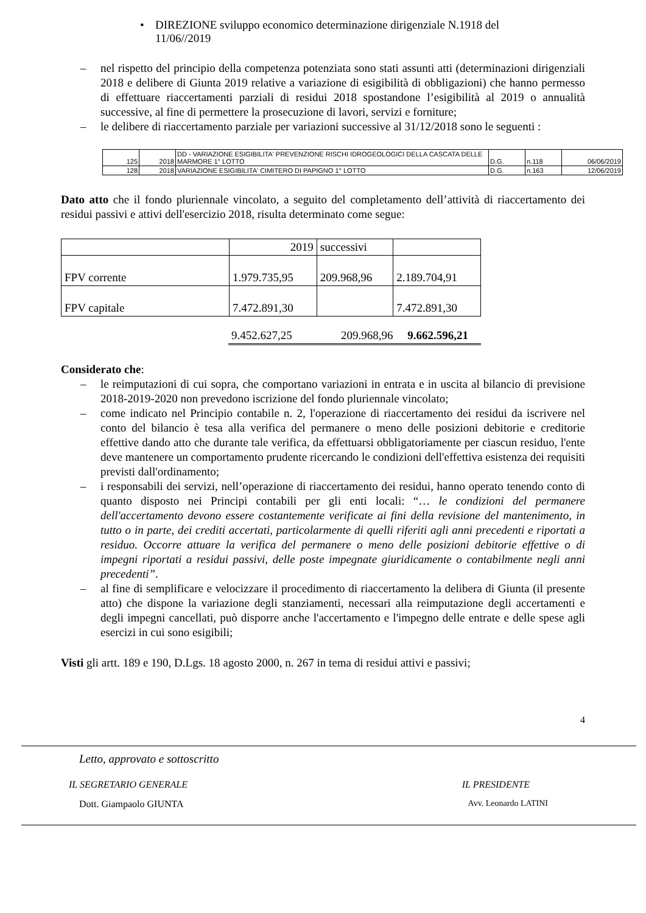• DIREZIONE sviluppo economico determinazione dirigenziale N.1918 del
11/06//2019
– nel rispetto del principio della competenza potenziata sono stati assunti atti (determinazioni dirigenziali 2018 e delibere di Giunta 2019 relative a variazione di esigibilità di obbligazioni) che hanno permesso di effettuare riaccertamenti parziali di residui 2018 spostandone l’esigibilità al 2019 o annualità successive, al fine di permettere la prosecuzione di lavori, servizi e forniture;
– le delibere di riaccertamento parziale per variazioni successive al 31/12/2018 sono le seguenti :
| 125 | 2018 | DD - VARIAZIONE ESIGIBILITA' PREVENZIONE RISCHI IDROGEOLOGICI DELLA CASCATA DELLE MARMORE 1° LOTTO | D.G. | n.118 | 06/06/2019 |
| 128 | 2018 | VARIAZIONE ESIGIBILITA' CIMITERO DI PAPIGNO 1° LOTTO | D.G. | n.163 | 12/06/2019 |
Dato atto che il fondo pluriennale vincolato, a seguito del completamento dell’attività di riaccertamento dei residui passivi e attivi dell'esercizio 2018, risulta determinato come segue:
| | 2019 | successivi | |
| FPV corrente | 1.979.735,95 | 209.968,96 | 2.189.704,91 |
| FPV capitale | 7.472.891,30 | | 7.472.891,30 |
| 9.452.627,25 | 209.968,96 | 9.662.596,21 |
Considerato che:
– le reimputazioni di cui sopra, che comportano variazioni in entrata e in uscita al bilancio di previsione 2018-2019-2020 non prevedono iscrizione del fondo pluriennale vincolato;
– come indicato nel Principio contabile n. 2, l'operazione di riaccertamento dei residui da iscrivere nel conto del bilancio è tesa alla verifica del permanere o meno delle posizioni debitorie e creditorie effettive dando atto che durante tale verifica, da effettuarsi obbligatoriamente per ciascun residuo, l'ente deve mantenere un comportamento prudente ricercando le condizioni dell'effettiva esistenza dei requisiti previsti dall'ordinamento;
– i responsabili dei servizi, nell’operazione di riaccertamento dei residui, hanno operato tenendo conto di quanto disposto nei Principi contabili per gli enti locali: “… le condizioni del permanere dell'accertamento devono essere costantemente verificate ai fini della revisione del mantenimento, in tutto o in parte, dei crediti accertati, particolarmente di quelli riferiti agli anni precedenti e riportati a residuo. Occorre attuare la verifica del permanere o meno delle posizioni debitorie effettive o di impegni riportati a residui passivi, delle poste impegnate giuridicamente o contabilmente negli anni precedenti”.
– al fine di semplificare e velocizzare il procedimento di riaccertamento la delibera di Giunta (il presente atto) che dispone la variazione degli stanziamenti, necessari alla reimputazione degli accertamenti e degli impegni cancellati, può disporre anche l'accertamento e l'impegno delle entrate e delle spese agli esercizi in cui sono esigibili;
Visti gli artt. 189 e 190, D.Lgs. 18 agosto 2000, n. 267 in tema di residui attivi e passivi;
4
Letto, approvato e sottoscritto
IL SEGRETARIO GENERALE IL PRESIDENTE
Dott. Giampaolo GIUNTA Avv. Leonardo LATINI